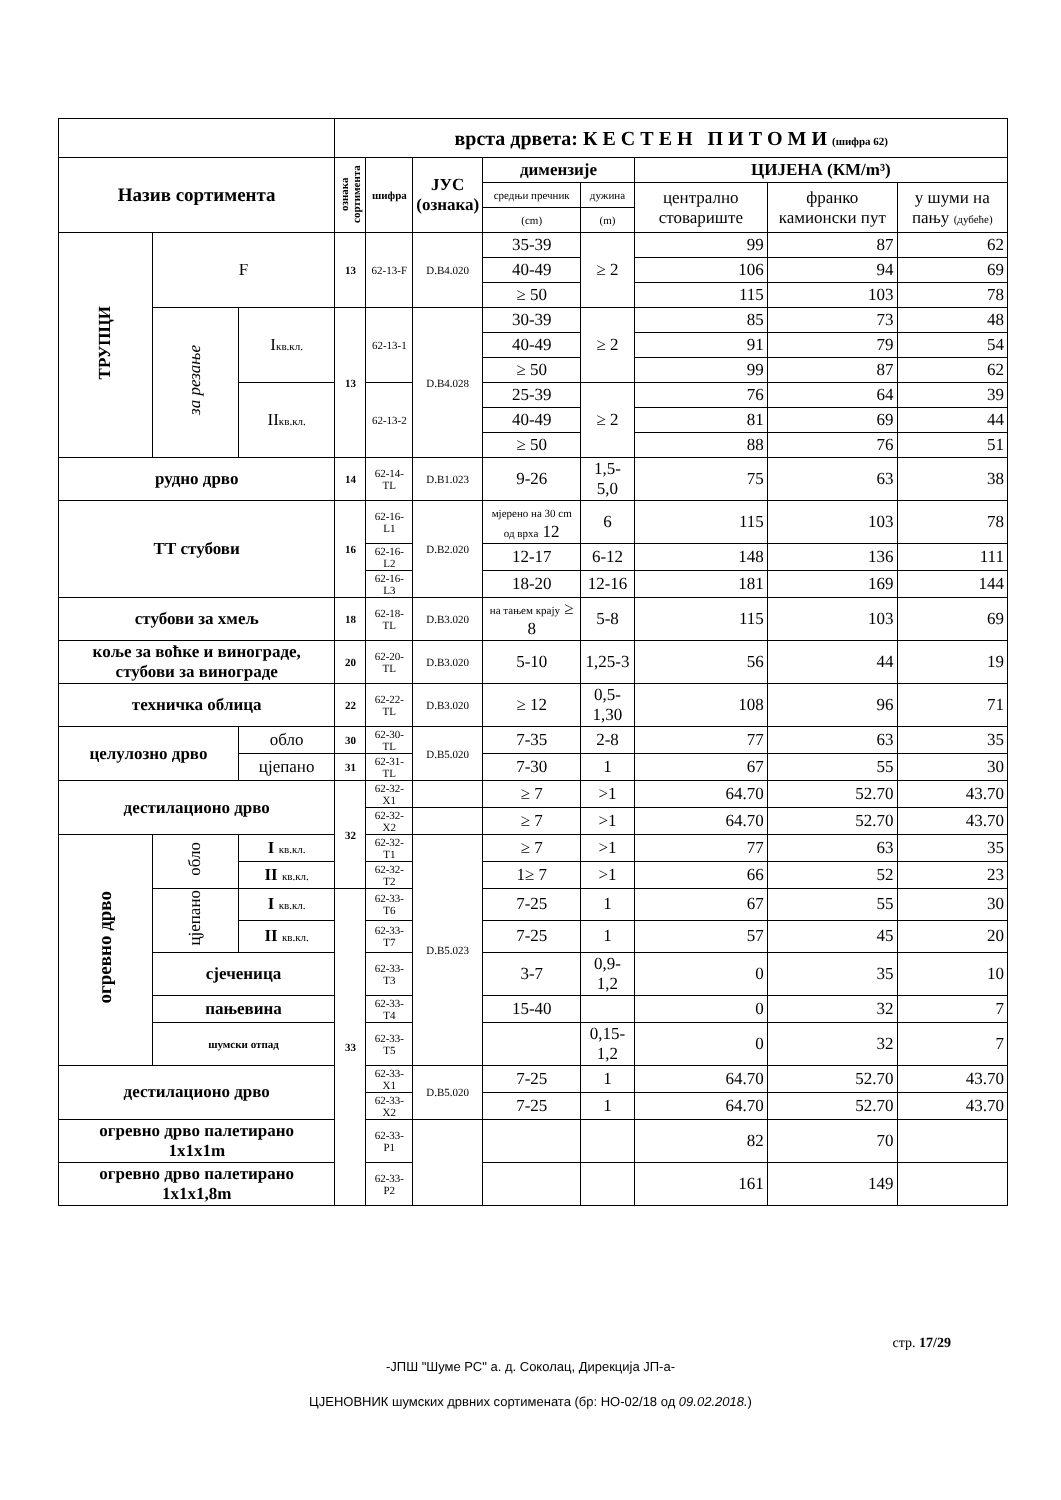| | | | врста дрвета: К Е С Т Е Н П И Т О М И (шифра 62) | | | | | | | |
| Назив сортимента | | | ознака сортимента | шифра | ЈУС (ознака) | димензије | | ЦИЈЕНА (КМ/m³) | | |
| | | | | | | средњи пречник | дужина | централно стовариште | франко камионски пут | у шуми на пању (дубеће) |
| | | | | | | (cm) | (m) | | | |
| ТРУПЦИ | F | | 13 | 62-13-F | D.B4.020 | 35-39 | ≥ 2 | 99 | 87 | 62 |
| | | | | | | 40-49 | | 106 | 94 | 69 |
| | | | | | | ≥ 50 | | 115 | 103 | 78 |
| | за резање | I кв.кл. | 13 | 62-13-1 | D.B4.028 | 30-39 | ≥ 2 | 85 | 73 | 48 |
| | | | | | | 40-49 | | 91 | 79 | 54 |
| | | | | | | ≥ 50 | | 99 | 87 | 62 |
| | | II кв.кл. | | 62-13-2 | | 25-39 | ≥ 2 | 76 | 64 | 39 |
| | | | | | | 40-49 | | 81 | 69 | 44 |
| | | | | | | ≥ 50 | | 88 | 76 | 51 |
| рудно дрво | | | 14 | 62-14-TL | D.B1.023 | 9-26 | 1,5-5,0 | 75 | 63 | 38 |
| ТТ стубови | | | 16 | 62-16-L1 | D.B2.020 | мјерено на 30 cm од врха 12 | 6 | 115 | 103 | 78 |
| | | | | 62-16- L2 | | 12-17 | 6-12 | 148 | 136 | 111 |
| | | | | 62-16- L3 | | 18-20 | 12-16 | 181 | 169 | 144 |
| стубови за хмељ | | | 18 | 62-18-TL | D.B3.020 | на тањем крају ≥ 8 | 5-8 | 115 | 103 | 69 |
| коље за воћке и винограде, стубови за винограде | | | 20 | 62-20-TL | D.B3.020 | 5-10 | 1,25-3 | 56 | 44 | 19 |
| техничка облица | | | 22 | 62-22-TL | D.B3.020 | ≥ 12 | 0,5-1,30 | 108 | 96 | 71 |
| целулозно дрво | | обло | 30 | 62-30-TL | D.B5.020 | 7-35 | 2-8 | 77 | 63 | 35 |
| | | цјепано | 31 | 62-31-TL | | 7-30 | 1 | 67 | 55 | 30 |
| дестилационо дрво | | | 32 | 62-32-X1 | | ≥ 7 | >1 | 64.70 | 52.70 | 43.70 |
| | | | | 62-32-X2 | | ≥ 7 | >1 | 64.70 | 52.70 | 43.70 |
| огревно дрво | обло | I кв.кл. | | 62-32-T1 | D.B5.023 | ≥ 7 | >1 | 77 | 63 | 35 |
| | | II кв.кл. | | 62-32-T2 | | 1≥ 7 | >1 | 66 | 52 | 23 |
| | цјепано | I кв.кл. | 33 | 62-33-T6 | | 7-25 | 1 | 67 | 55 | 30 |
| | | II кв.кл. | | 62-33-T7 | | 7-25 | 1 | 57 | 45 | 20 |
| | сјеченица | | | 62-33-T3 | | 3-7 | 0,9-1,2 | 0 | 35 | 10 |
| | пањевина | | | 62-33-T4 | | 15-40 | | 0 | 32 | 7 |
| | шумски отпад | | | 62-33-T5 | | | 0,15-1,2 | 0 | 32 | 7 |
| дестилационо дрво | | | | 62-33-X1 | D.B5.020 | 7-25 | 1 | 64.70 | 52.70 | 43.70 |
| | | | | 62-33-X2 | | 7-25 | 1 | 64.70 | 52.70 | 43.70 |
| огревно дрво палетирано 1x1x1m | | | | 62-33-P1 | | | | 82 | 70 | |
| огревно дрво палетирано 1x1x1,8m | | | | 62-33-P2 | | | | 161 | 149 | |
стр. 17/29
-ЈПШ "Шуме РС" а. д. Соколац, Дирекција ЈП-а-
ЦЈЕНОВНИК шумских дрвних сортимената (бр: НО-02/18 од 09.02.2018.)